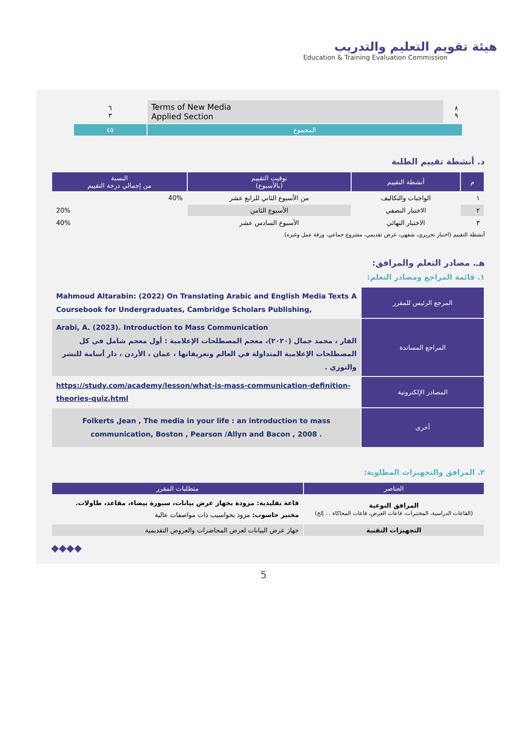هيئة تقويم التعليم والتدريب
Education & Training Evaluation Commission
| ٨ ٩ | Terms of New Media Applied Section | ٦ ٣ |
| المجموع | | ٤٥ |
د. أنشطة تقييم الطلبة
| م | أنشطة التقييم | توقيت التقييم (بالأسبوع) | النسبة من إجمالي درجة التقييم |
| --- | --- | --- | --- |
| ١ | الواجبات والتكاليف | من الأسبوع الثاني للرابع عشر | 40% |
| ٢ | الاختبار النصفي | الأسبوع الثامن | 20% |
| ٣ | الاختبار النهائي | الأسبوع السادس عشر | 40% |
أنشطة التقييم (اختبار تحريري، شفهي، عرض تقديمي، مشروع جماعي، ورقة عمل وغيره).
هـ. مصادر التعلم والمرافق:
١. قائمة المراجع ومصادر التعلم:
| المرجع الرئيس للمقرر | Mahmoud Altarabin: (2022) On Translating Arabic and English Media Texts A Coursebook for Undergraduates, Cambridge Scholars Publishing, |
| المراجع المساندة | Arabi, A. (2023). Introduction to Mass Communication الفار ، محمد جمال (٢٠٢٠)، معجم المصطلحات الإعلامية : أول معجم شامل في كل المصطلحات الإعلامية المتداولة في العالم وتعريفاتها ، عمان ، الأردن ، دار أسامة للنشر والتوزي . |
| المصادر الإلكترونية | https://study.com/academy/lesson/what-is-mass-communication-definition-theories-quiz.html |
| أخرى | Folkerts ,Jean , The media in your life : an introduction to mass communication, Boston , Pearson /Allyn and Bacon , 2008 . |
٢. المرافق والتجهيزات المطلوبة:
| العناصر | متطلبات المقرر |
| --- | --- |
| المرافق النوعية (القاعات الدراسية، المختبرات، قاعات العرض، قاعات المحاكاة ... إلخ) | قاعة تقليدية: مزودة بجهاز عرض بيانات، سبورة بيضاء، مقاعد، طاولات. مختبر حاسوب: مزود بحواسيب ذات مواصفات عالية |
| التجهيزات التقنية | جهاز عرض البيانات لعرض المحاضرات والعروض التقديمية |
◆◆◆◆
5